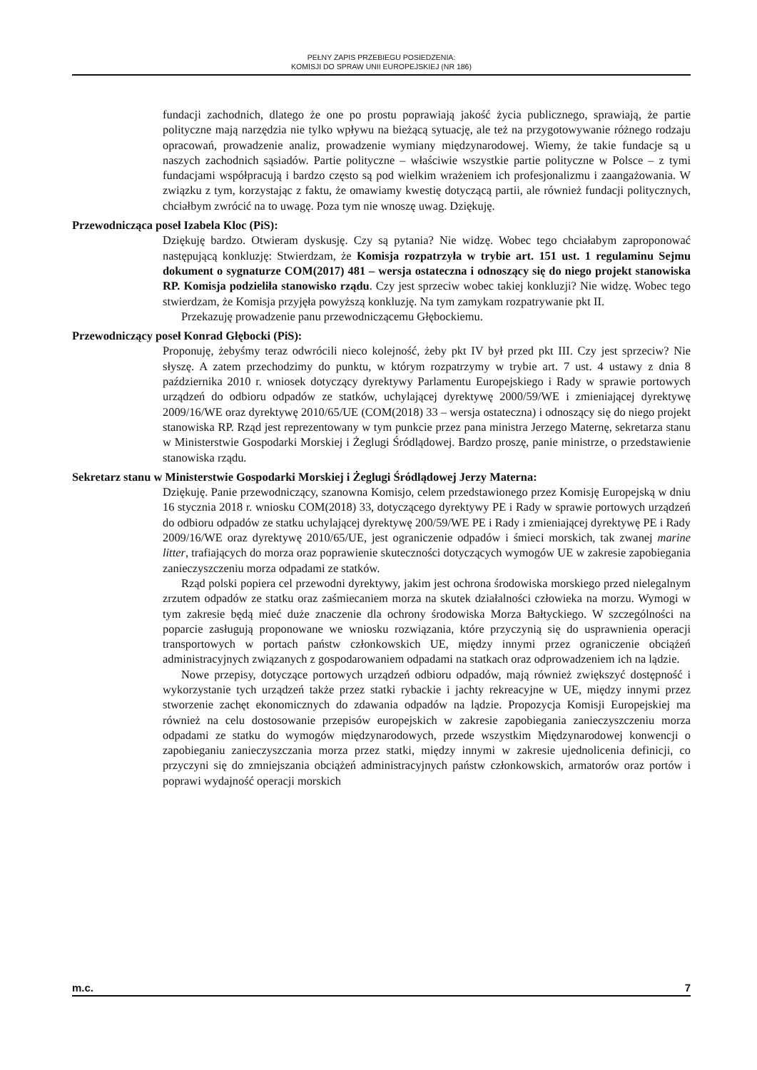PEŁNY ZAPIS PRZEBIEGU POSIEDZENIA:
KOMISJI DO SPRAW UNII EUROPEJSKIEJ (NR 186)
fundacji zachodnich, dlatego że one po prostu poprawiają jakość życia publicznego, sprawiają, że partie polityczne mają narzędzia nie tylko wpływu na bieżącą sytuację, ale też na przygotowywanie różnego rodzaju opracowań, prowadzenie analiz, prowadzenie wymiany międzynarodowej. Wiemy, że takie fundacje są u naszych zachodnich sąsiadów. Partie polityczne – właściwie wszystkie partie polityczne w Polsce – z tymi fundacjami współpracują i bardzo często są pod wielkim wrażeniem ich profesjonalizmu i zaangażowania. W związku z tym, korzystając z faktu, że omawiamy kwestię dotyczącą partii, ale również fundacji politycznych, chciałbym zwrócić na to uwagę. Poza tym nie wnoszę uwag. Dziękuję.
Przewodnicząca poseł Izabela Kloc (PiS):
Dziękuję bardzo. Otwieram dyskusję. Czy są pytania? Nie widzę. Wobec tego chciałabym zaproponować następującą konkluzję: Stwierdzam, że Komisja rozpatrzyła w trybie art. 151 ust. 1 regulaminu Sejmu dokument o sygnaturze COM(2017) 481 – wersja ostateczna i odnoszący się do niego projekt stanowiska RP. Komisja podzieliła stanowisko rządu. Czy jest sprzeciw wobec takiej konkluzji? Nie widzę. Wobec tego stwierdzam, że Komisja przyjęła powyższą konkluzję. Na tym zamykam rozpatrywanie pkt II.
Przekazuję prowadzenie panu przewodniczącemu Głębockiemu.
Przewodniczący poseł Konrad Głębocki (PiS):
Proponuję, żebyśmy teraz odwrócili nieco kolejność, żeby pkt IV był przed pkt III. Czy jest sprzeciw? Nie słyszę. A zatem przechodzimy do punktu, w którym rozpatrzymy w trybie art. 7 ust. 4 ustawy z dnia 8 października 2010 r. wniosek dotyczący dyrektywy Parlamentu Europejskiego i Rady w sprawie portowych urządzeń do odbioru odpadów ze statków, uchylającej dyrektywę 2000/59/WE i zmieniającej dyrektywę 2009/16/WE oraz dyrektywę 2010/65/UE (COM(2018) 33 – wersja ostateczna) i odnoszący się do niego projekt stanowiska RP. Rząd jest reprezentowany w tym punkcie przez pana ministra Jerzego Maternę, sekretarza stanu w Ministerstwie Gospodarki Morskiej i Żeglugi Śródlądowej. Bardzo proszę, panie ministrze, o przedstawienie stanowiska rządu.
Sekretarz stanu w Ministerstwie Gospodarki Morskiej i Żeglugi Śródlądowej Jerzy Materna:
Dziękuję. Panie przewodniczący, szanowna Komisjo, celem przedstawionego przez Komisję Europejską w dniu 16 stycznia 2018 r. wniosku COM(2018) 33, dotyczącego dyrektywy PE i Rady w sprawie portowych urządzeń do odbioru odpadów ze statku uchylającej dyrektywę 200/59/WE PE i Rady i zmieniającej dyrektywę PE i Rady 2009/16/WE oraz dyrektywę 2010/65/UE, jest ograniczenie odpadów i śmieci morskich, tak zwanej marine litter, trafiających do morza oraz poprawienie skuteczności dotyczących wymogów UE w zakresie zapobiegania zanieczyszczeniu morza odpadami ze statków.
Rząd polski popiera cel przewodni dyrektywy, jakim jest ochrona środowiska morskiego przed nielegalnym zrzutem odpadów ze statku oraz zaśmiecaniem morza na skutek działalności człowieka na morzu. Wymogi w tym zakresie będą mieć duże znaczenie dla ochrony środowiska Morza Bałtyckiego. W szczególności na poparcie zasługują proponowane we wniosku rozwiązania, które przyczynią się do usprawnienia operacji transportowych w portach państw członkowskich UE, między innymi przez ograniczenie obciążeń administracyjnych związanych z gospodarowaniem odpadami na statkach oraz odprowadzeniem ich na lądzie.
Nowe przepisy, dotyczące portowych urządzeń odbioru odpadów, mają również zwiększyć dostępność i wykorzystanie tych urządzeń także przez statki rybackie i jachty rekreacyjne w UE, między innymi przez stworzenie zachęt ekonomicznych do zdawania odpadów na lądzie. Propozycja Komisji Europejskiej ma również na celu dostosowanie przepisów europejskich w zakresie zapobiegania zanieczyszczeniu morza odpadami ze statku do wymogów międzynarodowych, przede wszystkim Międzynarodowej konwencji o zapobieganiu zanieczyszczania morza przez statki, między innymi w zakresie ujednolicenia definicji, co przyczyni się do zmniejszania obciążeń administracyjnych państw członkowskich, armatorów oraz portów i poprawi wydajność operacji morskich
m.c. 7